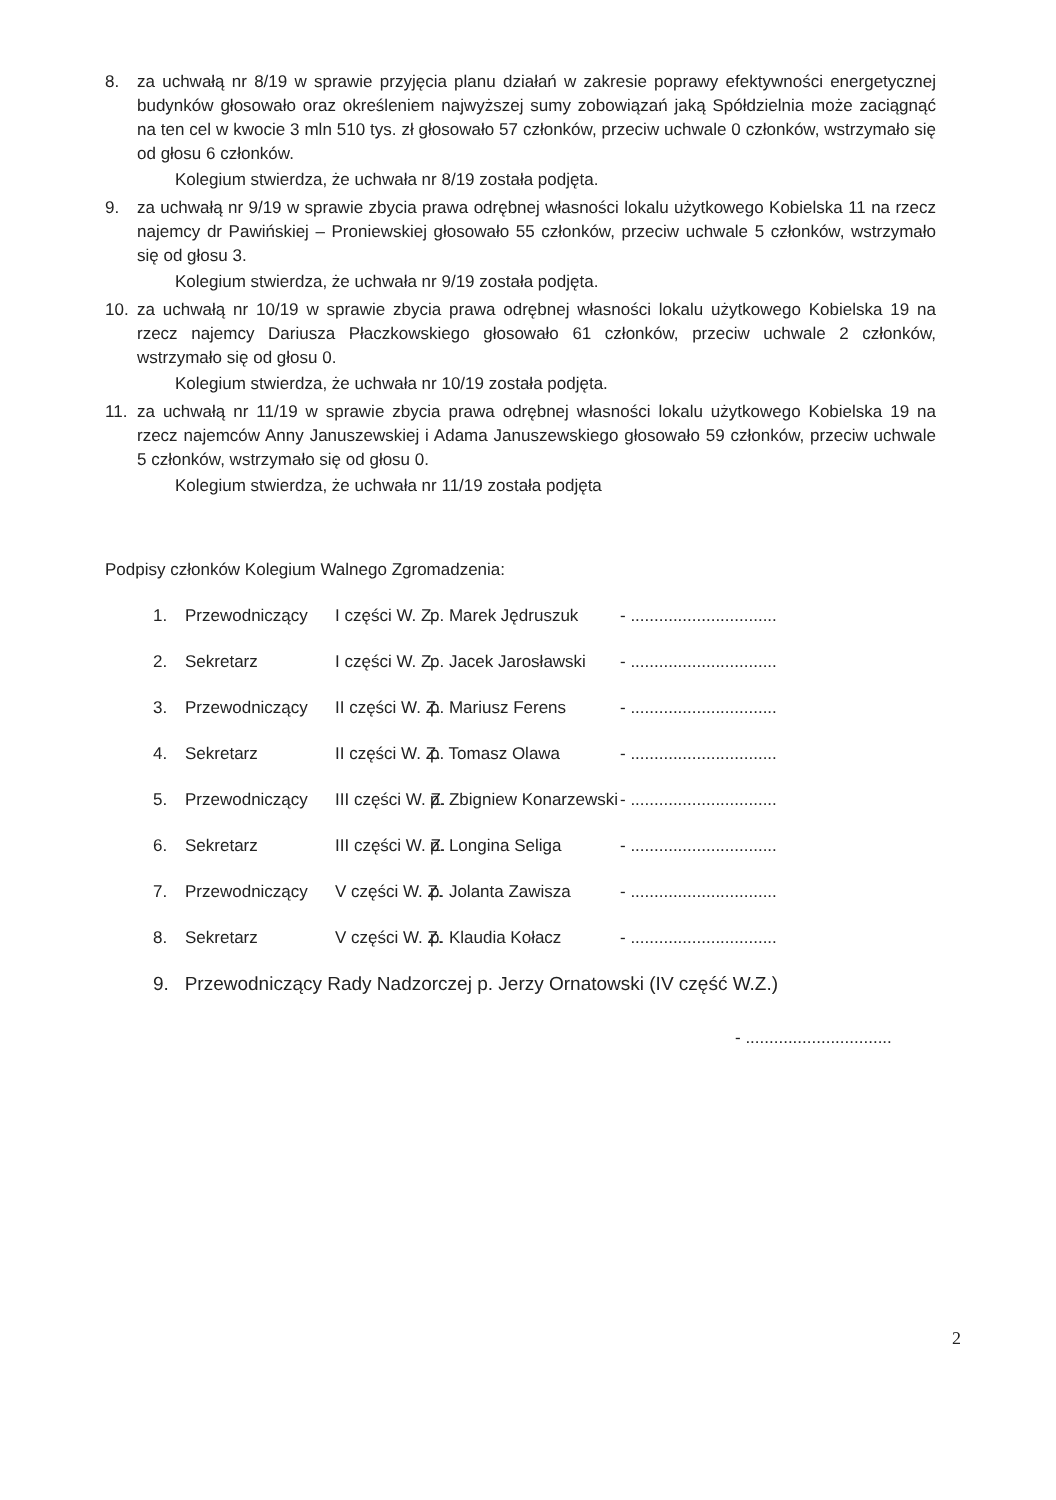8. za uchwałą nr 8/19 w sprawie przyjęcia planu działań w zakresie poprawy efektywności energetycznej budynków głosowało oraz określeniem najwyższej sumy zobowiązań jaką Spółdzielnia może zaciągnąć na ten cel w kwocie 3 mln 510 tys. zł głosowało 57 członków, przeciw uchwale 0 członków, wstrzymało się od głosu 6 członków.
Kolegium stwierdza, że uchwała nr 8/19 została podjęta.
9. za uchwałą nr 9/19 w sprawie zbycia prawa odrębnej własności lokalu użytkowego Kobielska 11 na rzecz najemcy dr Pawińskiej – Proniewskiej głosowało 55 członków, przeciw uchwale 5 członków, wstrzymało się od głosu 3.
Kolegium stwierdza, że uchwała nr 9/19 została podjęta.
10. za uchwałą nr 10/19 w sprawie zbycia prawa odrębnej własności lokalu użytkowego Kobielska 19 na rzecz najemcy Dariusza Płaczkowskiego głosowało 61 członków, przeciw uchwale 2 członków, wstrzymało się od głosu 0.
Kolegium stwierdza, że uchwała nr 10/19 została podjęta.
11. za uchwałą nr 11/19 w sprawie zbycia prawa odrębnej własności lokalu użytkowego Kobielska 19 na rzecz najemców Anny Januszewskiej i Adama Januszewskiego głosowało 59 członków, przeciw uchwale 5 członków, wstrzymało się od głosu 0.
Kolegium stwierdza, że uchwała nr 11/19 została podjęta
Podpisy członków Kolegium Walnego Zgromadzenia:
1. Przewodniczący I części W. Z. p. Marek Jędruszuk - ...............................
2. Sekretarz I części W. Z. p. Jacek Jarosławski - ...............................
3. Przewodniczący II części W. Z. p. Mariusz Ferens - ...............................
4. Sekretarz II części W. Z. p. Tomasz Olawa - ...............................
5. Przewodniczący III części W. Z. p. Zbigniew Konarzewski - ...............................
6. Sekretarz III części W. Z. p. Longina Seliga - ...............................
7. Przewodniczący V części W. Z. p. Jolanta Zawisza - ...............................
8. Sekretarz V części W. Z. p. Klaudia Kołacz - ...............................
9. Przewodniczący Rady Nadzorczej p. Jerzy Ornatowski (IV część W.Z.)
- ...............................
2